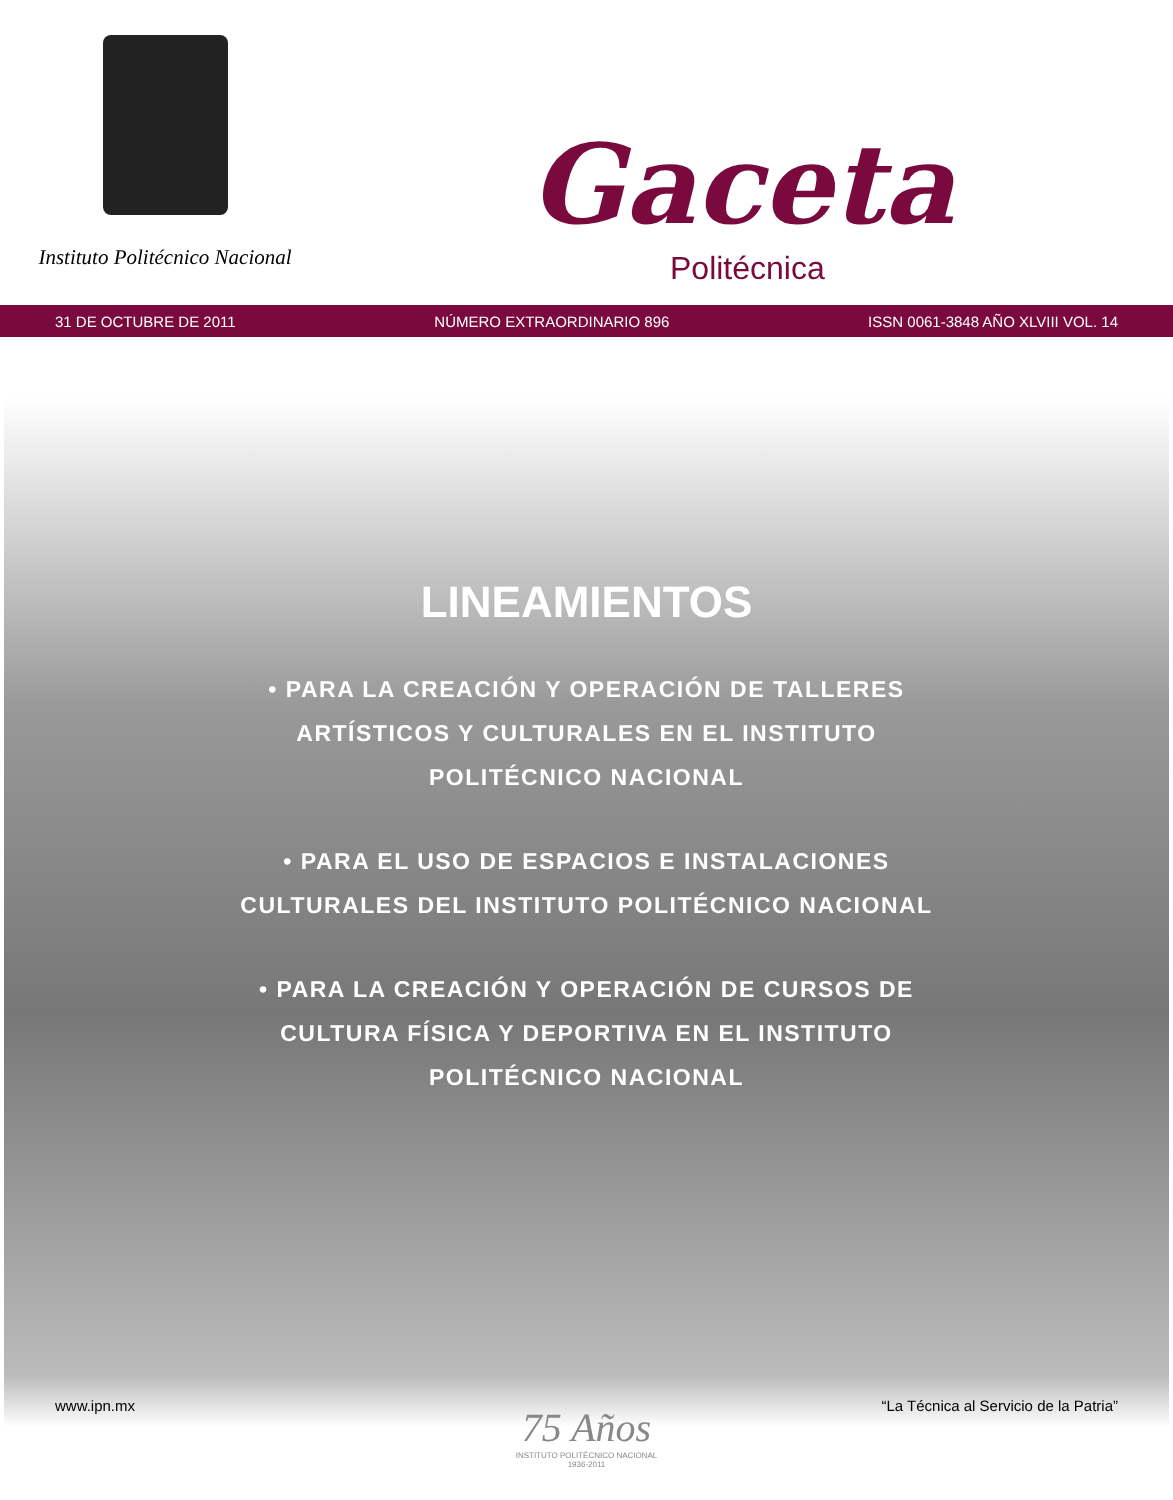Instituto Politécnico Nacional
Gaceta
Politécnica
31 DE OCTUBRE DE 2011 NÚMERO EXTRAORDINARIO 896 ISSN 0061-3848 AÑO XLVIII VOL. 14
LINEAMIENTOS
• PARA LA CREACIÓN Y OPERACIÓN DE TALLERES ARTÍSTICOS Y CULTURALES EN EL INSTITUTO POLITÉCNICO NACIONAL
• PARA EL USO DE ESPACIOS E INSTALACIONES CULTURALES DEL INSTITUTO POLITÉCNICO NACIONAL
• PARA LA CREACIÓN Y OPERACIÓN DE CURSOS DE CULTURA FÍSICA Y DEPORTIVA EN EL INSTITUTO POLITÉCNICO NACIONAL
www.ipn.mx “La Técnica al Servicio de la Patria”
75 Años
INSTITUTO POLITÉCNICO NACIONAL
1936-2011